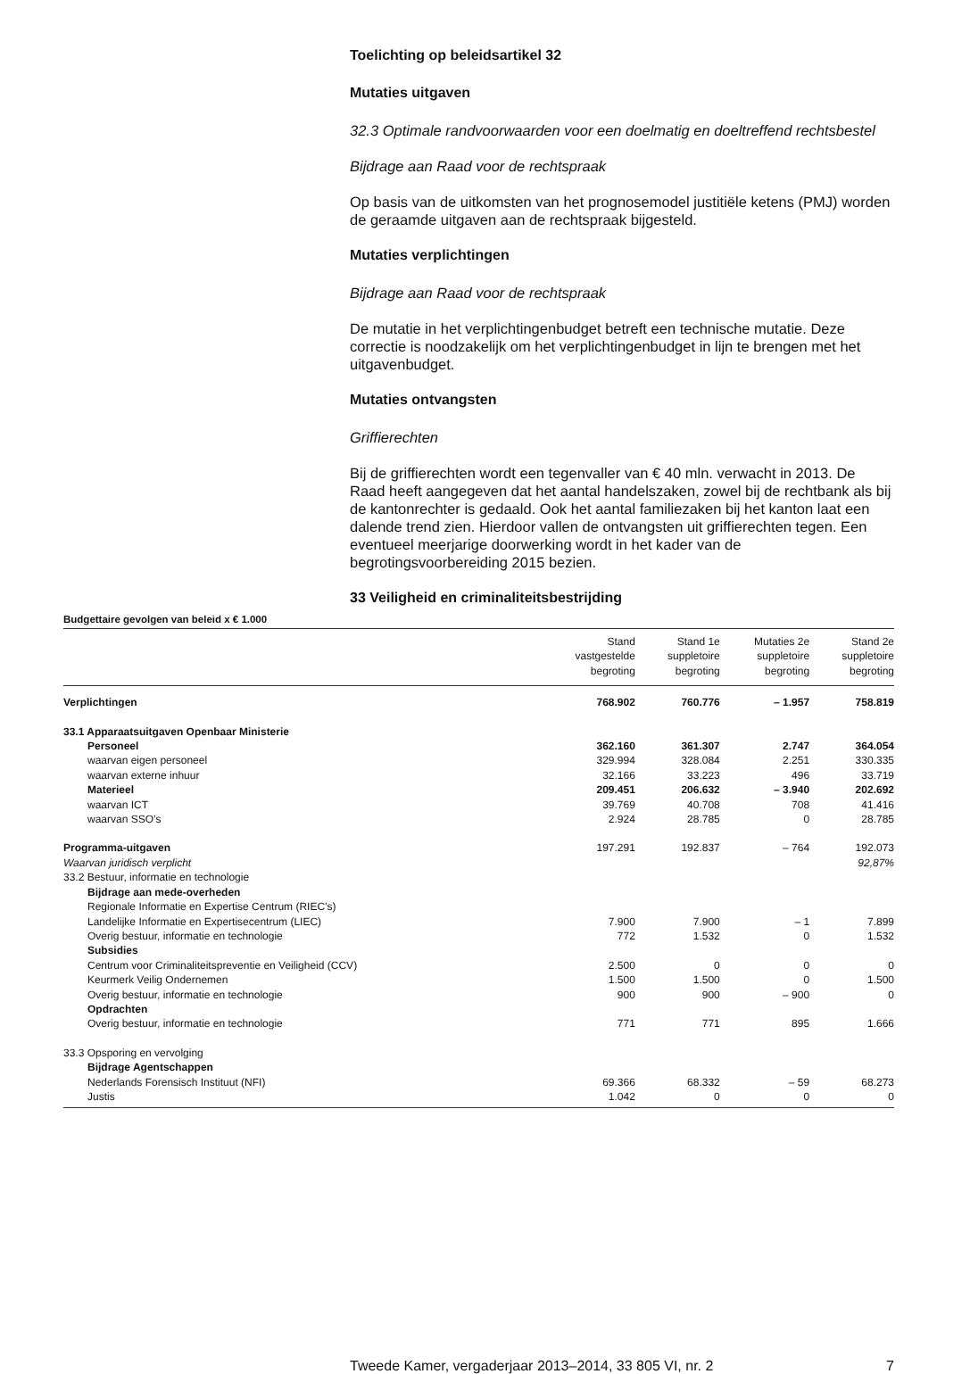Toelichting op beleidsartikel 32
Mutaties uitgaven
32.3 Optimale randvoorwaarden voor een doelmatig en doeltreffend rechtsbestel
Bijdrage aan Raad voor de rechtspraak
Op basis van de uitkomsten van het prognosemodel justitiële ketens (PMJ) worden de geraamde uitgaven aan de rechtspraak bijgesteld.
Mutaties verplichtingen
Bijdrage aan Raad voor de rechtspraak
De mutatie in het verplichtingenbudget betreft een technische mutatie. Deze correctie is noodzakelijk om het verplichtingenbudget in lijn te brengen met het uitgavenbudget.
Mutaties ontvangsten
Griffierechten
Bij de griffierechten wordt een tegenvaller van € 40 mln. verwacht in 2013. De Raad heeft aangegeven dat het aantal handelszaken, zowel bij de rechtbank als bij de kantonrechter is gedaald. Ook het aantal familiezaken bij het kanton laat een dalende trend zien. Hierdoor vallen de ontvangsten uit griffierechten tegen. Een eventueel meerjarige doorwerking wordt in het kader van de begrotingsvoorbereiding 2015 bezien.
33 Veiligheid en criminaliteitsbestrijding
Budgettaire gevolgen van beleid x € 1.000
| | Stand vastgestelde begroting | Stand 1e suppletoire begroting | Mutaties 2e suppletoire begroting | Stand 2e suppletoire begroting |
| --- | --- | --- | --- | --- |
| Verplichtingen | 768.902 | 760.776 | – 1.957 | 758.819 |
| 33.1 Apparaatsuitgaven Openbaar Ministerie | | | | |
| Personeel | 362.160 | 361.307 | 2.747 | 364.054 |
| waarvan eigen personeel | 329.994 | 328.084 | 2.251 | 330.335 |
| waarvan externe inhuur | 32.166 | 33.223 | 496 | 33.719 |
| Materieel | 209.451 | 206.632 | – 3.940 | 202.692 |
| waarvan ICT | 39.769 | 40.708 | 708 | 41.416 |
| waarvan SSO’s | 2.924 | 28.785 | 0 | 28.785 |
| Programma-uitgaven | 197.291 | 192.837 | – 764 | 192.073 |
| Waarvan juridisch verplicht | | | | 92,87% |
| 33.2 Bestuur, informatie en technologie | | | | |
| Bijdrage aan mede-overheden | | | | |
| Regionale Informatie en Expertise Centrum (RIEC’s) | | | | |
| Landelijke Informatie en Expertisecentrum (LIEC) | 7.900 | 7.900 | – 1 | 7.899 |
| Overig bestuur, informatie en technologie | 772 | 1.532 | 0 | 1.532 |
| Subsidies | | | | |
| Centrum voor Criminaliteitspreventie en Veiligheid (CCV) | 2.500 | 0 | 0 | 0 |
| Keurmerk Veilig Ondernemen | 1.500 | 1.500 | 0 | 1.500 |
| Overig bestuur, informatie en technologie | 900 | 900 | – 900 | 0 |
| Opdrachten | | | | |
| Overig bestuur, informatie en technologie | 771 | 771 | 895 | 1.666 |
| 33.3 Opsporing en vervolging | | | | |
| Bijdrage Agentschappen | | | | |
| Nederlands Forensisch Instituut (NFI) | 69.366 | 68.332 | – 59 | 68.273 |
| Justis | 1.042 | 0 | 0 | 0 |
Tweede Kamer, vergaderjaar 2013–2014, 33 805 VI, nr. 2 7